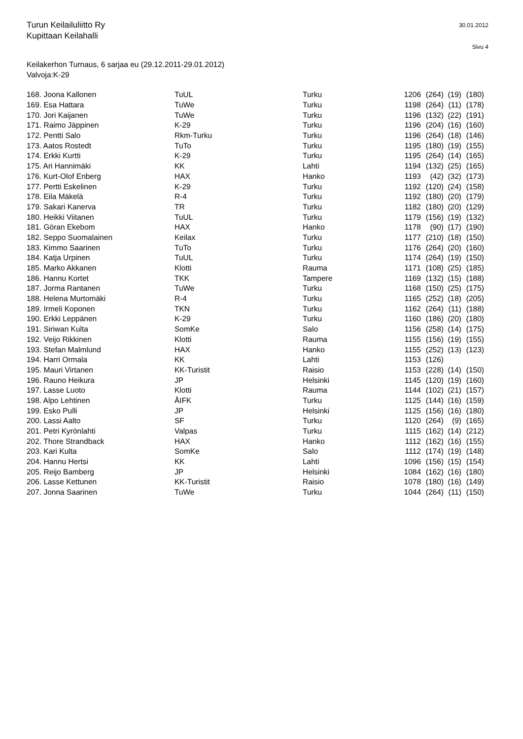Turun Keilailuliitto Ry
Kupittaan Keilahalli
30.01.2012
Sivu 4
Keilakerhon Turnaus, 6 sarjaa eu (29.12.2011-29.01.2012)
Valvoja:K-29
| 168. Joona Kallonen | TuUL | Turku | 1206 | (264) | (19) | (180) |
| 169. Esa Hattara | TuWe | Turku | 1198 | (264) | (11) | (178) |
| 170. Jori Kaijanen | TuWe | Turku | 1196 | (132) | (22) | (191) |
| 171. Raimo Jäppinen | K-29 | Turku | 1196 | (204) | (16) | (160) |
| 172. Pentti Salo | Rkm-Turku | Turku | 1196 | (264) | (18) | (146) |
| 173. Aatos Rostedt | TuTo | Turku | 1195 | (180) | (19) | (155) |
| 174. Erkki Kurtti | K-29 | Turku | 1195 | (264) | (14) | (165) |
| 175. Ari Hannimäki | KK | Lahti | 1194 | (132) | (25) | (165) |
| 176. Kurt-Olof Enberg | HAX | Hanko | 1193 | (42) | (32) | (173) |
| 177. Pertti Eskelinen | K-29 | Turku | 1192 | (120) | (24) | (158) |
| 178. Eila Mäkelä | R-4 | Turku | 1192 | (180) | (20) | (179) |
| 179. Sakari Kanerva | TR | Turku | 1182 | (180) | (20) | (129) |
| 180. Heikki Viitanen | TuUL | Turku | 1179 | (156) | (19) | (132) |
| 181. Göran Ekebom | HAX | Hanko | 1178 | (90) | (17) | (190) |
| 182. Seppo Suomalainen | Keilax | Turku | 1177 | (210) | (18) | (150) |
| 183. Kimmo Saarinen | TuTo | Turku | 1176 | (264) | (20) | (160) |
| 184. Katja Urpinen | TuUL | Turku | 1174 | (264) | (19) | (150) |
| 185. Marko Akkanen | Klotti | Rauma | 1171 | (108) | (25) | (185) |
| 186. Hannu Kortet | TKK | Tampere | 1169 | (132) | (15) | (188) |
| 187. Jorma Rantanen | TuWe | Turku | 1168 | (150) | (25) | (175) |
| 188. Helena Murtomäki | R-4 | Turku | 1165 | (252) | (18) | (205) |
| 189. Irmeli Koponen | TKN | Turku | 1162 | (264) | (11) | (188) |
| 190. Erkki Leppänen | K-29 | Turku | 1160 | (186) | (20) | (180) |
| 191. Siriwan Kulta | SomKe | Salo | 1156 | (258) | (14) | (175) |
| 192. Veijo Rikkinen | Klotti | Rauma | 1155 | (156) | (19) | (155) |
| 193. Stefan Malmlund | HAX | Hanko | 1155 | (252) | (13) | (123) |
| 194. Harri Ormala | KK | Lahti | 1153 | (126) | | |
| 195. Mauri Virtanen | KK-Turistit | Raisio | 1153 | (228) | (14) | (150) |
| 196. Rauno Heikura | JP | Helsinki | 1145 | (120) | (19) | (160) |
| 197. Lasse Luoto | Klotti | Rauma | 1144 | (102) | (21) | (157) |
| 198. Alpo Lehtinen | ÅIFK | Turku | 1125 | (144) | (16) | (159) |
| 199. Esko Pulli | JP | Helsinki | 1125 | (156) | (16) | (180) |
| 200. Lassi Aalto | SF | Turku | 1120 | (264) | (9) | (165) |
| 201. Petri Kyrönlahti | Valpas | Turku | 1115 | (162) | (14) | (212) |
| 202. Thore Strandback | HAX | Hanko | 1112 | (162) | (16) | (155) |
| 203. Kari Kulta | SomKe | Salo | 1112 | (174) | (19) | (148) |
| 204. Hannu Hertsi | KK | Lahti | 1096 | (156) | (15) | (154) |
| 205. Reijo Bamberg | JP | Helsinki | 1084 | (162) | (16) | (180) |
| 206. Lasse Kettunen | KK-Turistit | Raisio | 1078 | (180) | (16) | (149) |
| 207. Jonna Saarinen | TuWe | Turku | 1044 | (264) | (11) | (150) |